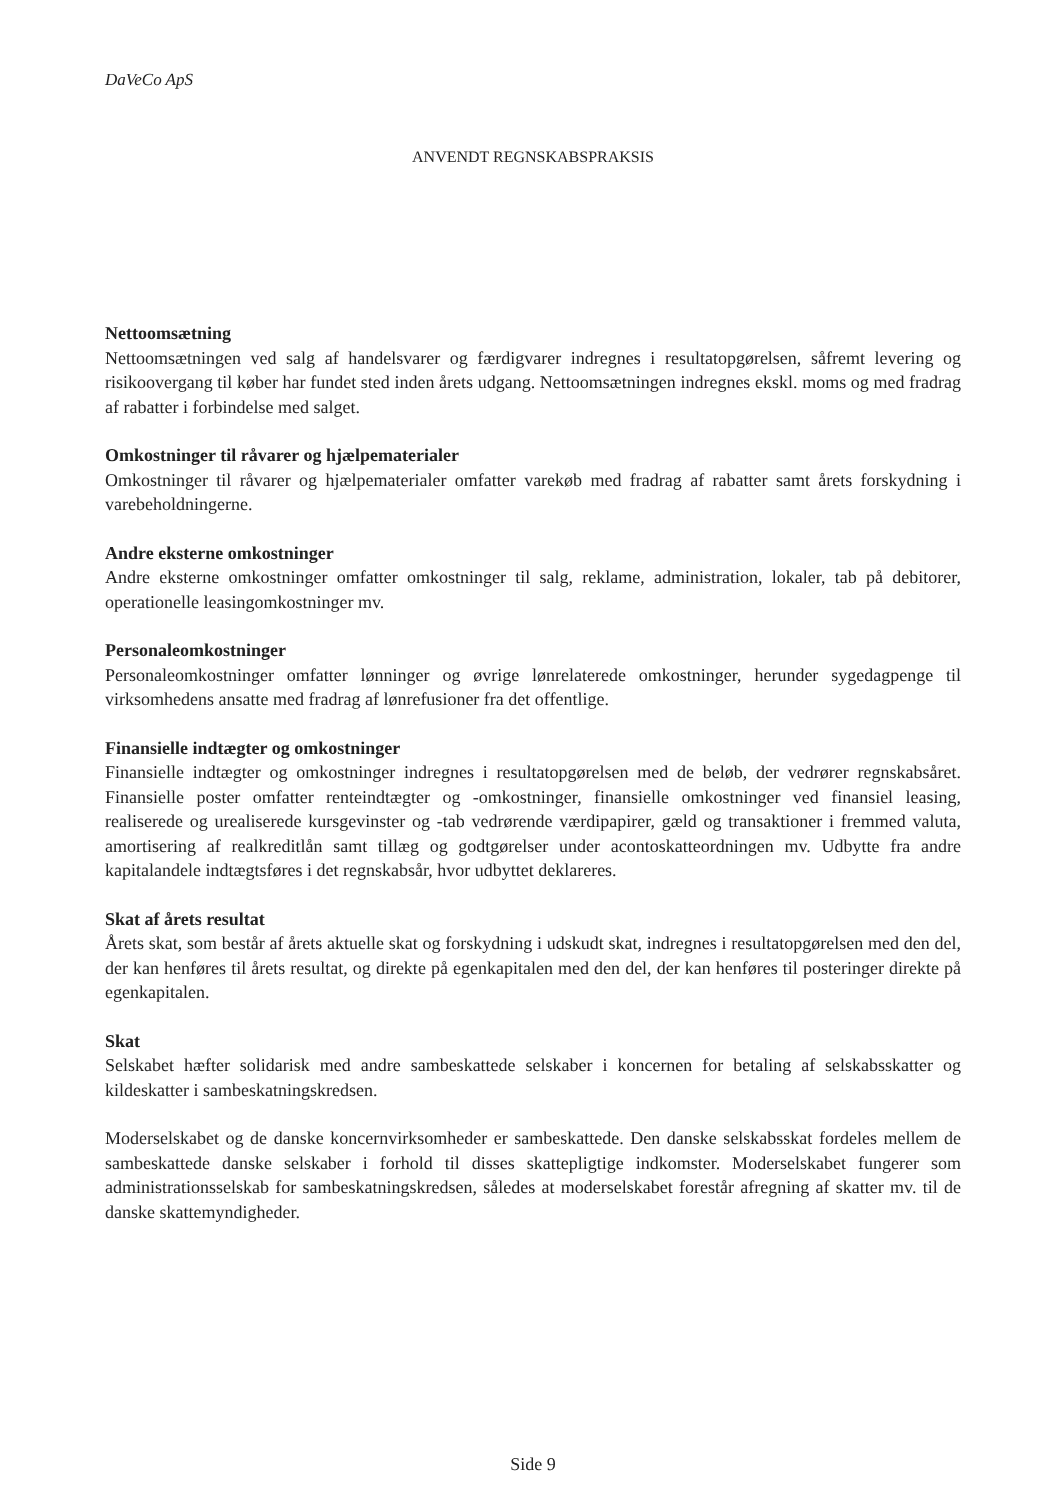DaVeCo ApS
ANVENDT REGNSKABSPRAKSIS
Nettoomsætning
Nettoomsætningen ved salg af handelsvarer og færdigvarer indregnes i resultatopgørelsen, såfremt levering og risikoovergang til køber har fundet sted inden årets udgang. Nettoomsætningen indregnes ekskl. moms og med fradrag af rabatter i forbindelse med salget.
Omkostninger til råvarer og hjælpematerialer
Omkostninger til råvarer og hjælpematerialer omfatter varekøb med fradrag af rabatter samt årets forskydning i varebeholdningerne.
Andre eksterne omkostninger
Andre eksterne omkostninger omfatter omkostninger til salg, reklame, administration, lokaler, tab på debitorer, operationelle leasingomkostninger mv.
Personaleomkostninger
Personaleomkostninger omfatter lønninger og øvrige lønrelaterede omkostninger, herunder sygedagpenge til virksomhedens ansatte med fradrag af lønrefusioner fra det offentlige.
Finansielle indtægter og omkostninger
Finansielle indtægter og omkostninger indregnes i resultatopgørelsen med de beløb, der vedrører regnskabsåret. Finansielle poster omfatter renteindtægter og -omkostninger, finansielle omkostninger ved finansiel leasing, realiserede og urealiserede kursgevinster og -tab vedrørende værdipapirer, gæld og transaktioner i fremmed valuta, amortisering af realkreditlån samt tillæg og godtgørelser under acontoskatteordningen mv. Udbytte fra andre kapitalandele indtægtsføres i det regnskabsår, hvor udbyttet deklareres.
Skat af årets resultat
Årets skat, som består af årets aktuelle skat og forskydning i udskudt skat, indregnes i resultatopgørelsen med den del, der kan henføres til årets resultat, og direkte på egenkapitalen med den del, der kan henføres til posteringer direkte på egenkapitalen.
Skat
Selskabet hæfter solidarisk med andre sambeskattede selskaber i koncernen for betaling af selskabsskatter og kildeskatter i sambeskatningskredsen.
Moderselskabet og de danske koncernvirksomheder er sambeskattede. Den danske selskabsskat fordeles mellem de sambeskattede danske selskaber i forhold til disses skattepligtige indkomster. Moderselskabet fungerer som administrationsselskab for sambeskatningskredsen, således at moderselskabet forestår afregning af skatter mv. til de danske skattemyndigheder.
Side 9